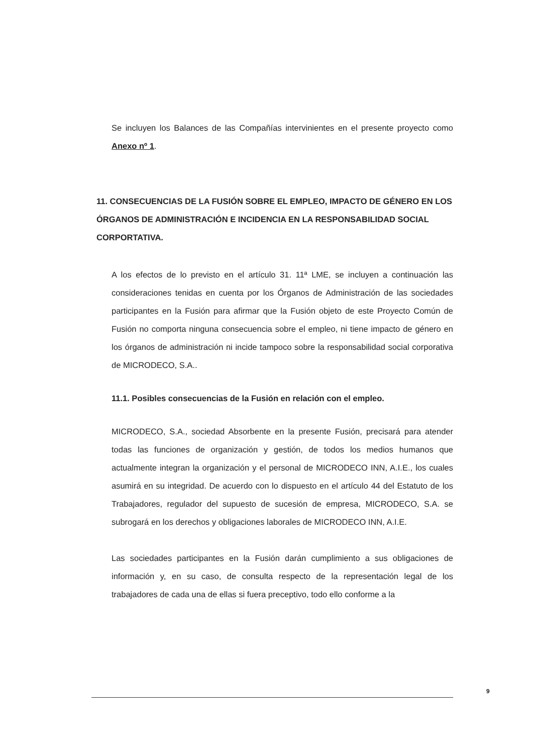Se incluyen los Balances de las Compañías intervinientes en el presente proyecto como Anexo nº 1.
11. CONSECUENCIAS DE LA FUSIÓN SOBRE EL EMPLEO, IMPACTO DE GÉNERO EN LOS ÓRGANOS DE ADMINISTRACIÓN E INCIDENCIA EN LA RESPONSABILIDAD SOCIAL CORPORTATIVA.
A los efectos de lo previsto en el artículo 31. 11ª LME, se incluyen a continuación las consideraciones tenidas en cuenta por los Órganos de Administración de las sociedades participantes en la Fusión para afirmar que la Fusión objeto de este Proyecto Común de Fusión no comporta ninguna consecuencia sobre el empleo, ni tiene impacto de género en los órganos de administración ni incide tampoco sobre la responsabilidad social corporativa de MICRODECO, S.A..
11.1. Posibles consecuencias de la Fusión en relación con el empleo.
MICRODECO, S.A., sociedad Absorbente en la presente Fusión, precisará para atender todas las funciones de organización y gestión, de todos los medios humanos que actualmente integran la organización y el personal de MICRODECO INN, A.I.E., los cuales asumirá en su integridad. De acuerdo con lo dispuesto en el artículo 44 del Estatuto de los Trabajadores, regulador del supuesto de sucesión de empresa, MICRODECO, S.A. se subrogará en los derechos y obligaciones laborales de MICRODECO INN, A.I.E.
Las sociedades participantes en la Fusión darán cumplimiento a sus obligaciones de información y, en su caso, de consulta respecto de la representación legal de los trabajadores de cada una de ellas si fuera preceptivo, todo ello conforme a la
9